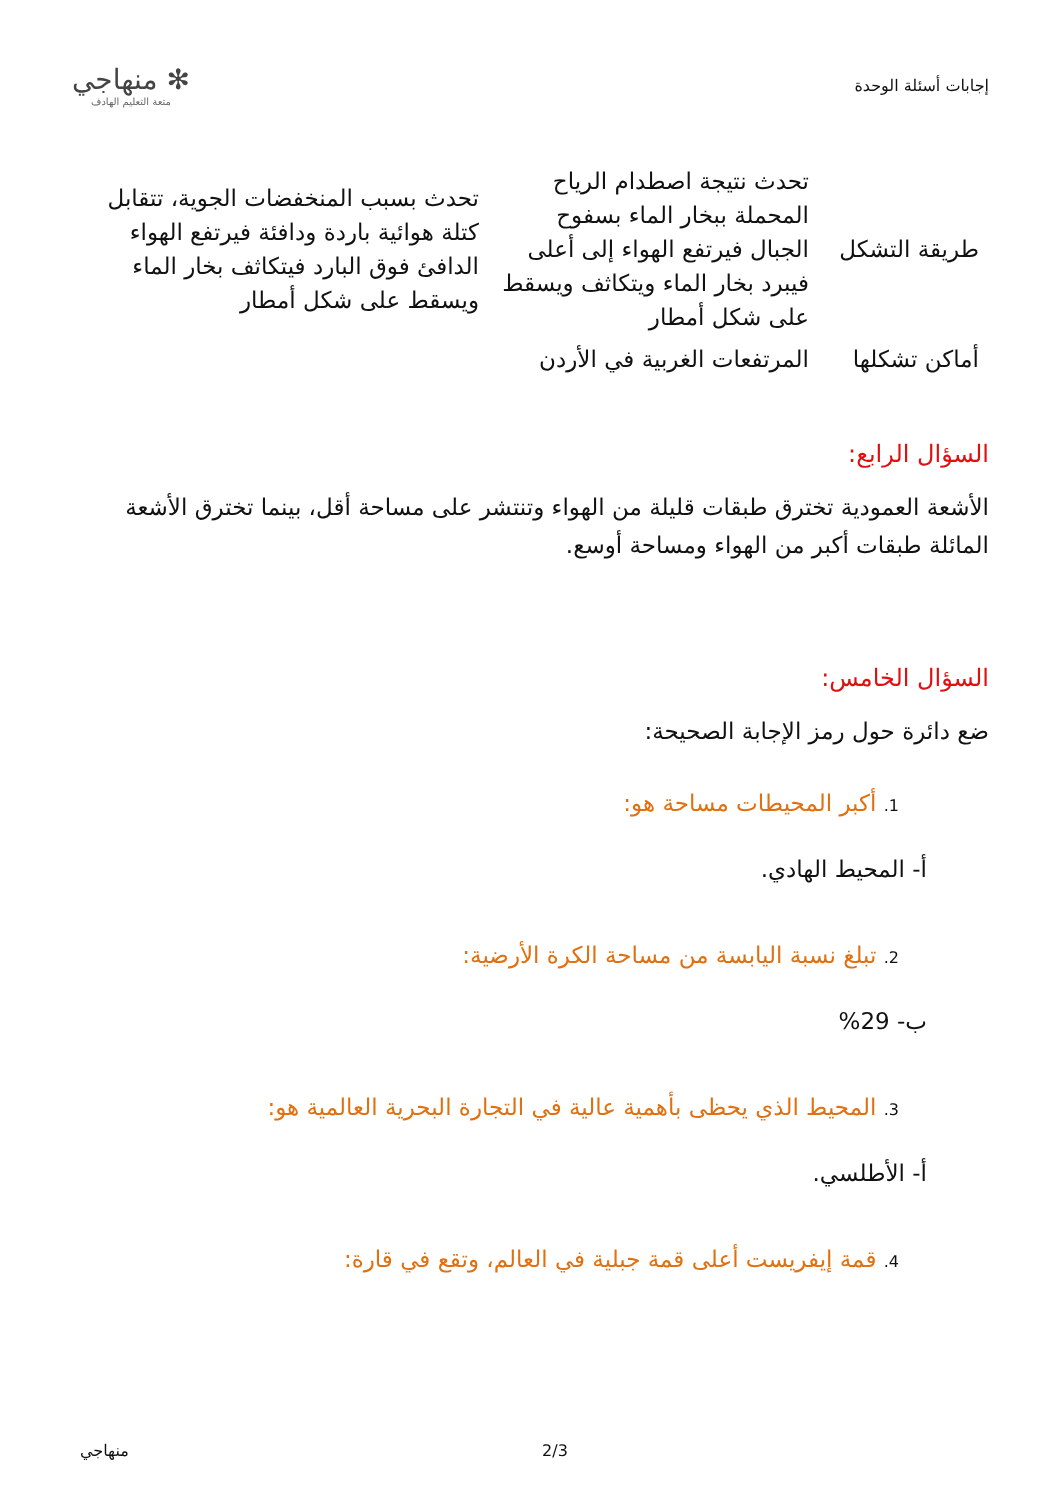إجابات أسئلة الوحدة
✻ منهاجي
متعة التعليم الهادف
| طريقة التشكل | تحدث نتيجة اصطدام الرياح المحملة ببخار الماء بسفوح الجبال فيرتفع الهواء إلى أعلى فيبرد بخار الماء ويتكاثف ويسقط على شكل أمطار | تحدث بسبب المنخفضات الجوية، تتقابل كتلة هوائية باردة ودافئة فيرتفع الهواء الدافئ فوق البارد فيتكاثف بخار الماء ويسقط على شكل أمطار |
| أماكن تشكلها | المرتفعات الغربية في الأردن | |
السؤال الرابع:
الأشعة العمودية تخترق طبقات قليلة من الهواء وتنتشر على مساحة أقل، بينما تخترق الأشعة المائلة طبقات أكبر من الهواء ومساحة أوسع.
السؤال الخامس:
ضع دائرة حول رمز الإجابة الصحيحة:
1. أكبر المحيطات مساحة هو:
أ- المحيط الهادي.
2. تبلغ نسبة اليابسة من مساحة الكرة الأرضية:
ب- 29%
3. المحيط الذي يحظى بأهمية عالية في التجارة البحرية العالمية هو:
أ- الأطلسي.
4. قمة إيفريست أعلى قمة جبلية في العالم، وتقع في قارة:
منهاجي 2/3